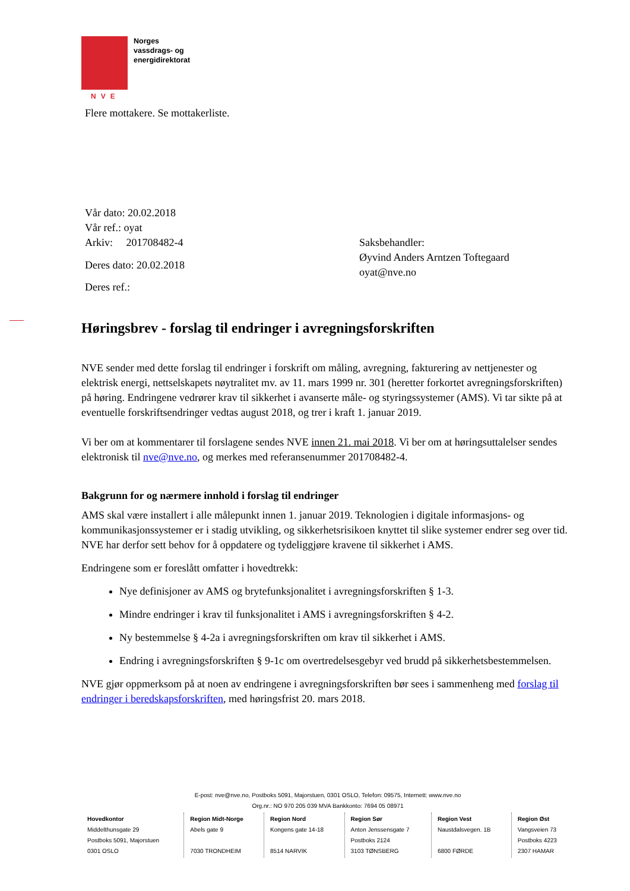NVE
Norges
vassdrags- og
energidirektorat
Flere mottakere. Se mottakerliste.
Vår dato: 20.02.2018
Vår ref.: oyat
Arkiv: 201708482-4
Deres dato: 20.02.2018
Deres ref.:
Saksbehandler:
Øyvind Anders Arntzen Toftegaard
oyat@nve.no
Høringsbrev - forslag til endringer i avregningsforskriften
NVE sender med dette forslag til endringer i forskrift om måling, avregning, fakturering av nettjenester og elektrisk energi, nettselskapets nøytralitet mv. av 11. mars 1999 nr. 301 (heretter forkortet avregningsforskriften) på høring. Endringene vedrører krav til sikkerhet i avanserte måle- og styringssystemer (AMS). Vi tar sikte på at eventuelle forskriftsendringer vedtas august 2018, og trer i kraft 1. januar 2019.
Vi ber om at kommentarer til forslagene sendes NVE innen 21. mai 2018. Vi ber om at høringsuttalelser sendes elektronisk til nve@nve.no, og merkes med referansenummer 201708482-4.
Bakgrunn for og nærmere innhold i forslag til endringer
AMS skal være installert i alle målepunkt innen 1. januar 2019. Teknologien i digitale informasjons- og kommunikasjonssystemer er i stadig utvikling, og sikkerhetsrisikoen knyttet til slike systemer endrer seg over tid. NVE har derfor sett behov for å oppdatere og tydeliggjøre kravene til sikkerhet i AMS.
Endringene som er foreslått omfatter i hovedtrekk:
Nye definisjoner av AMS og brytefunksjonalitet i avregningsforskriften § 1-3.
Mindre endringer i krav til funksjonalitet i AMS i avregningsforskriften § 4-2.
Ny bestemmelse § 4-2a i avregningsforskriften om krav til sikkerhet i AMS.
Endring i avregningsforskriften § 9-1c om overtredelsesgebyr ved brudd på sikkerhetsbestemmelsen.
NVE gjør oppmerksom på at noen av endringene i avregningsforskriften bør sees i sammenheng med forslag til endringer i beredskapsforskriften, med høringsfrist 20. mars 2018.
E-post: nve@nve.no, Postboks 5091, Majorstuen, 0301 OSLO, Telefon: 09575, Internett: www.nve.no
Org.nr.: NO 970 205 039 MVA Bankkonto: 7694 05 08971
| Hovedkontor Middelthunsgate 29 Postboks 5091, Majorstuen 0301 OSLO | Region Midt-Norge Abels gate 9 7030 TRONDHEIM | Region Nord Kongens gate 14-18 8514 NARVIK | Region Sør Anton Jenssensgate 7 Postboks 2124 3103 TØNSBERG | Region Vest Naustdalsvegen. 1B 6800 FØRDE | Region Øst Vangsveien 73 Postboks 4223 2307 HAMAR |